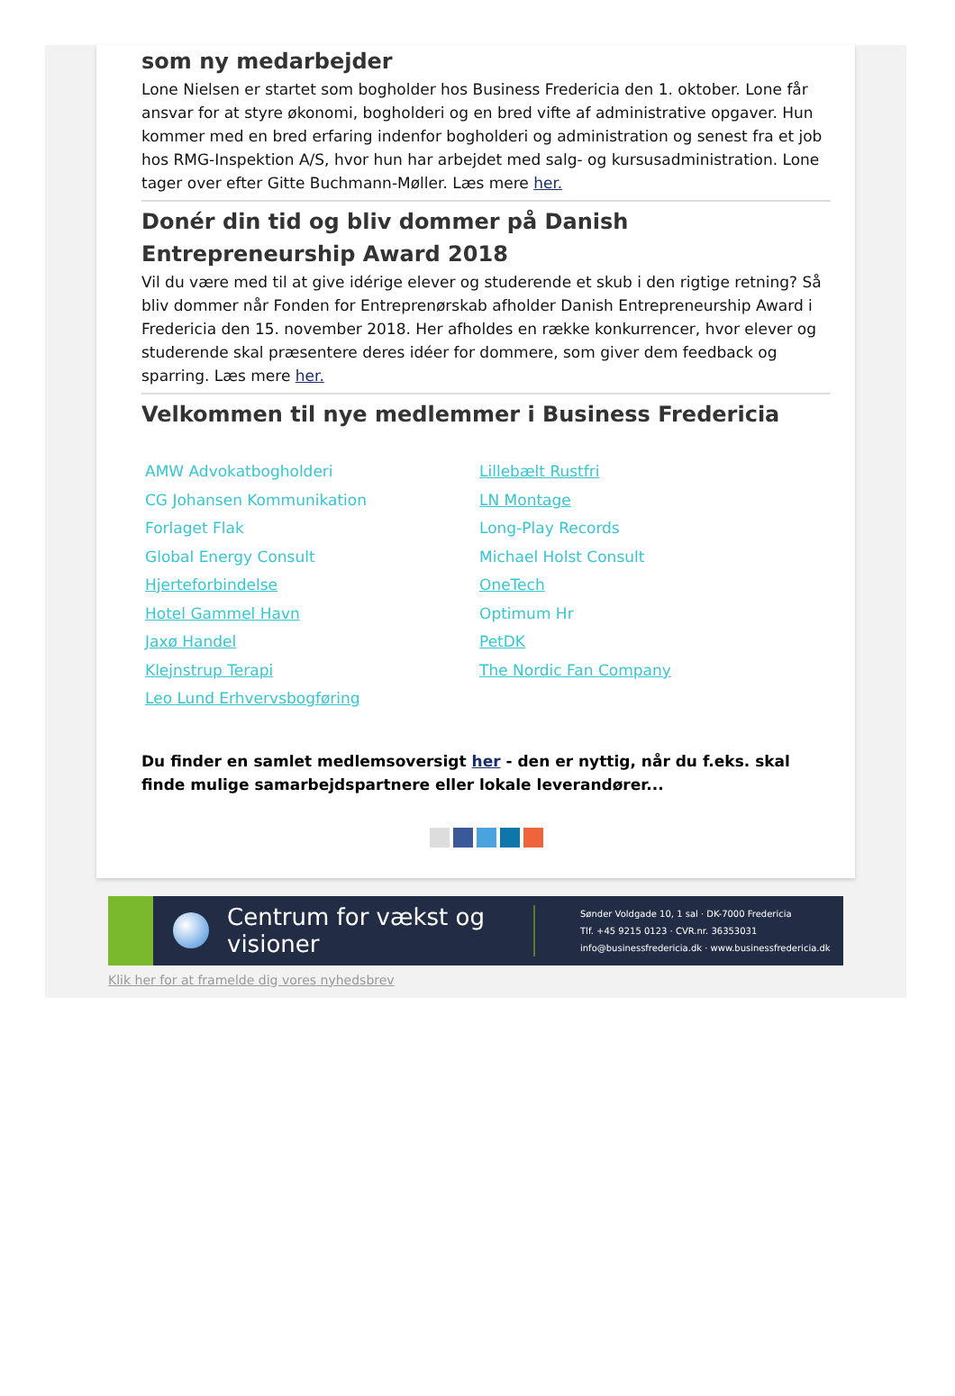som ny medarbejder
Lone Nielsen er startet som bogholder hos Business Fredericia den 1. oktober. Lone får ansvar for at styre økonomi, bogholderi og en bred vifte af administrative opgaver. Hun kommer med en bred erfaring indenfor bogholderi og administration og senest fra et job hos RMG-Inspektion A/S, hvor hun har arbejdet med salg- og kursusadministration. Lone tager over efter Gitte Buchmann-Møller. Læs mere her.
Donér din tid og bliv dommer på Danish Entrepreneurship Award 2018
Vil du være med til at give idérige elever og studerende et skub i den rigtige retning? Så bliv dommer når Fonden for Entreprenørskab afholder Danish Entrepreneurship Award i Fredericia den 15. november 2018. Her afholdes en række konkurrencer, hvor elever og studerende skal præsentere deres idéer for dommere, som giver dem feedback og sparring. Læs mere her.
Velkommen til nye medlemmer i Business Fredericia
AMW Advokatbogholderi
CG Johansen Kommunikation
Forlaget Flak
Global Energy Consult
Hjerteforbindelse
Hotel Gammel Havn
Jaxø Handel
Klejnstrup Terapi
Leo Lund Erhvervsbogføring
Lillebælt Rustfri
LN Montage
Long-Play Records
Michael Holst Consult
OneTech
Optimum Hr
PetDK
The Nordic Fan Company
Du finder en samlet medlemsoversigt her - den er nyttig, når du f.eks. skal finde mulige samarbejdspartnere eller lokale leverandører...
Centrum for vækst og visioner Sønder Voldgade 10, 1 sal · DK-7000 Fredericia
Tlf. +45 9215 0123 · CVR.nr. 36353031
info@businessfredericia.dk · www.businessfredericia.dk
Klik her for at framelde dig vores nyhedsbrev